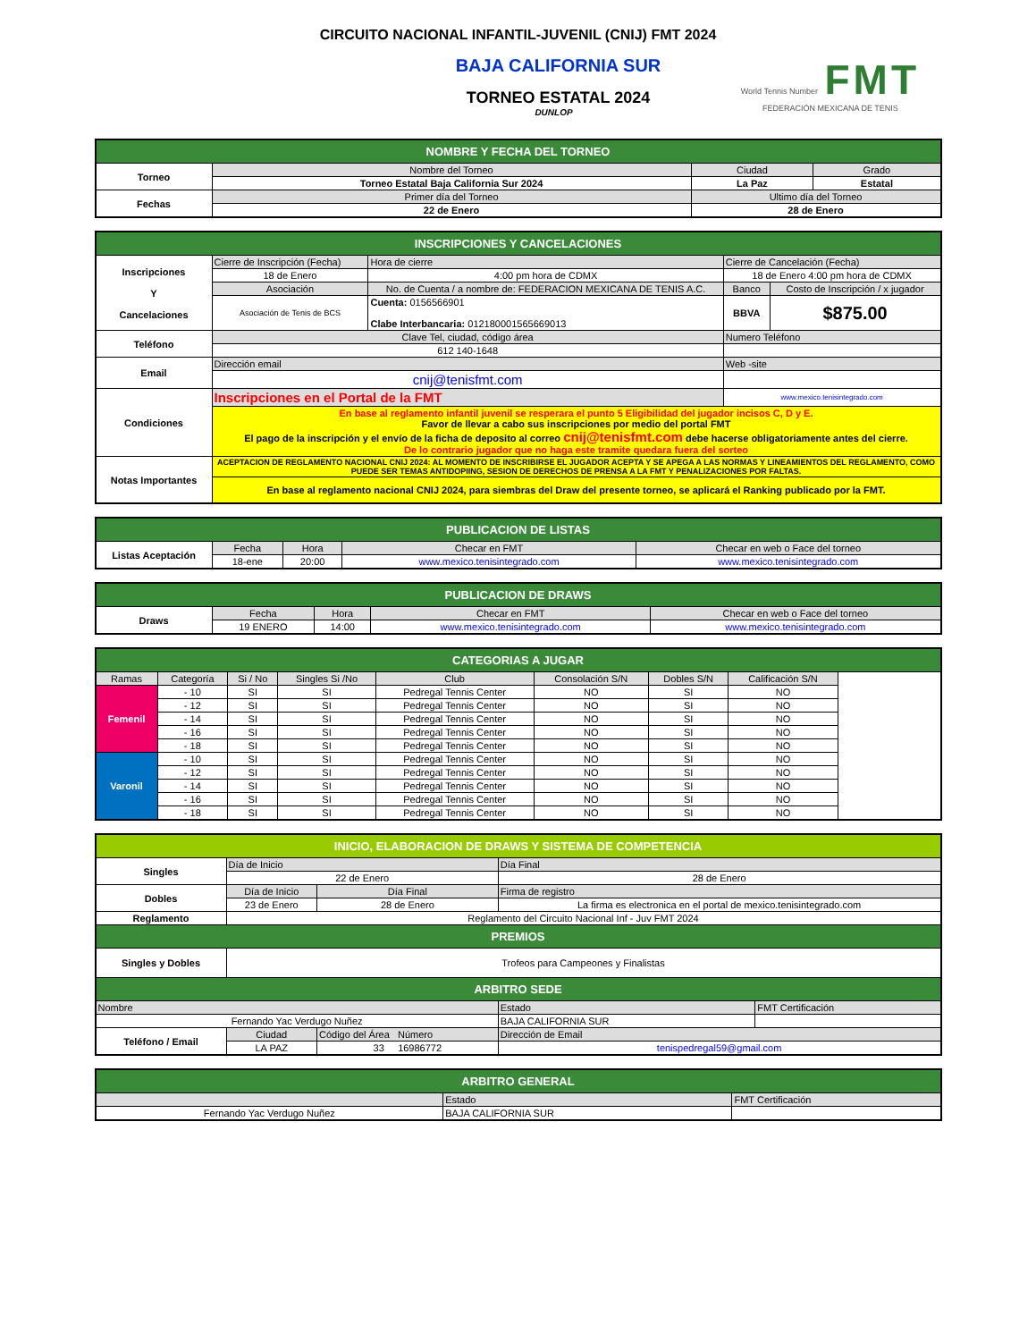CIRCUITO NACIONAL INFANTIL-JUVENIL (CNIJ) FMT 2024
BAJA CALIFORNIA SUR
TORNEO ESTATAL 2024
DUNLOP
World Tennis Number FMT
FEDERACIÓN MEXICANA DE TENIS
| NOMBRE Y FECHA DEL TORNEO | | | |
| --- | --- | --- | --- |
| Torneo | Nombre del Torneo | Ciudad | Grado |
| | Torneo Estatal Baja California Sur 2024 | La Paz | Estatal |
| Fechas | Primer día del Torneo | Ultimo día del Torneo | |
| | 22 de Enero | 28 de Enero | |
| INSCRIPCIONES Y CANCELACIONES | | | | | |
| --- | --- | --- | --- | --- | --- |
| Inscripciones Y Cancelaciones | Cierre de Inscripción (Fecha) | Hora de cierre | Cierre de Cancelación (Fecha) | | |
| | 18 de Enero | 4:00 pm hora de CDMX | 18 de Enero 4:00 pm hora de CDMX | | |
| | Asociación | No. de Cuenta / a nombre de: FEDERACION MEXICANA DE TENIS A.C. | | Banco | Costo de Inscripción / x jugador |
| | Asociación de Tenis de BCS | Cuenta: 0156566901 Clabe Interbancaria: 012180001565669013 | | BBVA | $875.00 |
| Teléfono | Clave Tel, ciudad, código área | | Numero Teléfono | | |
| | 612 140-1648 | | | | |
| Email | Dirección email | | Web -site | | |
| | cnij@tenisfmt.com | | | | |
| Condiciones | Inscripciones en el Portal de la FMT | | www.mexico.tenisintegrado.com | | |
| | En base al reglamento infantil juvenil se resperara el punto 5 Eligibilidad del jugador incisos C, D y E. Favor de llevar a cabo sus inscripciones por medio del portal FMT El pago de la inscripción y el envío de la ficha de deposito al correo cnij@tenisfmt.com debe hacerse obligatoriamente antes del cierre. De lo contrario jugador que no haga este tramite quedara fuera del sorteo | | | | |
| Notas Importantes | ACEPTACION DE REGLAMENTO NACIONAL CNIJ 2024: AL MOMENTO DE INSCRIBIRSE EL JUGADOR ACEPTA Y SE APEGA A LAS NORMAS Y LINEAMIENTOS DEL REGLAMENTO, COMO PUEDE SER TEMAS ANTIDOPIING, SESION DE DERECHOS DE PRENSA A LA FMT Y PENALIZACIONES POR FALTAS. | | | | |
| | En base al reglamento nacional CNIJ 2024, para siembras del Draw del presente torneo, se aplicará el Ranking publicado por la FMT. | | | | |
| PUBLICACION DE LISTAS | | | | |
| --- | --- | --- | --- | --- |
| Listas Aceptación | Fecha | Hora | Checar en FMT | Checar en web o Face del torneo |
| | 18-ene | 20:00 | www.mexico.tenisintegrado.com | www.mexico.tenisintegrado.com |
| PUBLICACION DE DRAWS | | | | |
| --- | --- | --- | --- | --- |
| Draws | Fecha | Hora | Checar en FMT | Checar en web o Face del torneo |
| | 19 ENERO | 14:00 | www.mexico.tenisintegrado.com | www.mexico.tenisintegrado.com |
| CATEGORIAS A JUGAR | | | | | | | | |
| --- | --- | --- | --- | --- | --- | --- | --- | --- |
| Ramas | Categoría | Si / No | Singles Si /No | Club | Consolación S/N | Dobles S/N | Calificación S/N | |
| Femenil | - 10 | SI | SI | Pedregal Tennis Center | NO | SI | NO | |
| | - 12 | SI | SI | Pedregal Tennis Center | NO | SI | NO | |
| | - 14 | SI | SI | Pedregal Tennis Center | NO | SI | NO | |
| | - 16 | SI | SI | Pedregal Tennis Center | NO | SI | NO | |
| | - 18 | SI | SI | Pedregal Tennis Center | NO | SI | NO | |
| Varonil | - 10 | SI | SI | Pedregal Tennis Center | NO | SI | NO | |
| | - 12 | SI | SI | Pedregal Tennis Center | NO | SI | NO | |
| | - 14 | SI | SI | Pedregal Tennis Center | NO | SI | NO | |
| | - 16 | SI | SI | Pedregal Tennis Center | NO | SI | NO | |
| | - 18 | SI | SI | Pedregal Tennis Center | NO | SI | NO | |
| INICIO, ELABORACION DE DRAWS Y SISTEMA DE COMPETENCIA | | | | |
| --- | --- | --- | --- | --- |
| Singles | Día de Inicio | | Día Final | |
| | 22 de Enero | | 28 de Enero | |
| Dobles | Día de Inicio | Día Final | Firma de registro | |
| | 23 de Enero | 28 de Enero | La firma es electronica en el portal de mexico.tenisintegrado.com | |
| Reglamento | Reglamento del Circuito Nacional Inf - Juv FMT 2024 | | | |
| PREMIOS | | | | |
| Singles y Dobles | Trofeos para Campeones y Finalistas | | | |
| ARBITRO SEDE | | | | |
| Nombre | | | Estado | FMT Certificación |
| Fernando Yac Verdugo Nuñez | | | BAJA CALIFORNIA SUR | |
| Teléfono / Email | Ciudad | Código del Área Número | Dirección de Email | |
| | LA PAZ | 33 16986772 | tenispedregal59@gmail.com | |
| ARBITRO GENERAL | | |
| --- | --- | --- |
| | Estado | FMT Certificación |
| Fernando Yac Verdugo Nuñez | BAJA CALIFORNIA SUR | |